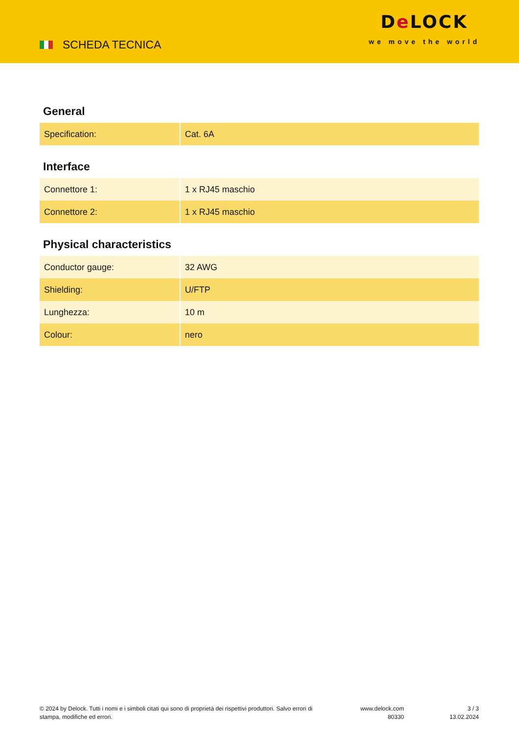SCHEDA TECNICA
De LOCK
we move the world
General
| Specification: | Cat. 6A |
Interface
| Connettore 1: | 1 x RJ45 maschio |
| Connettore 2: | 1 x RJ45 maschio |
Physical characteristics
| Conductor gauge: | 32 AWG |
| Shielding: | U/FTP |
| Lunghezza: | 10 m |
| Colour: | nero |
© 2024 by Delock. Tutti i nomi e i simboli citati qui sono di proprietà dei rispettivi produttori. Salvo errori di stampa, modifiche ed errori.
www.delock.com
80330
3 / 3
13.02.2024